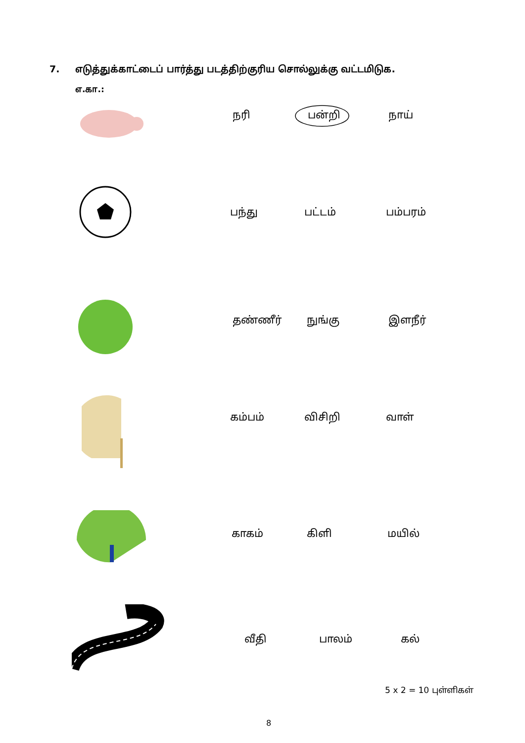7. எடுத்துக்காட்டைப் பார்த்து படத்திற்குரிய சொல்லுக்கு வட்டமிடுக.
எ.கா.:
நரி பன்றி நாய்
பந்து பட்டம் பம்பரம்
தண்ணீர் நுங்கு இளநீர்
கம்பம் விசிறி வாள்
காகம் கிளி மயில்
வீதி பாலம் கல்
5 x 2 = 10 புள்ளிகள்
8